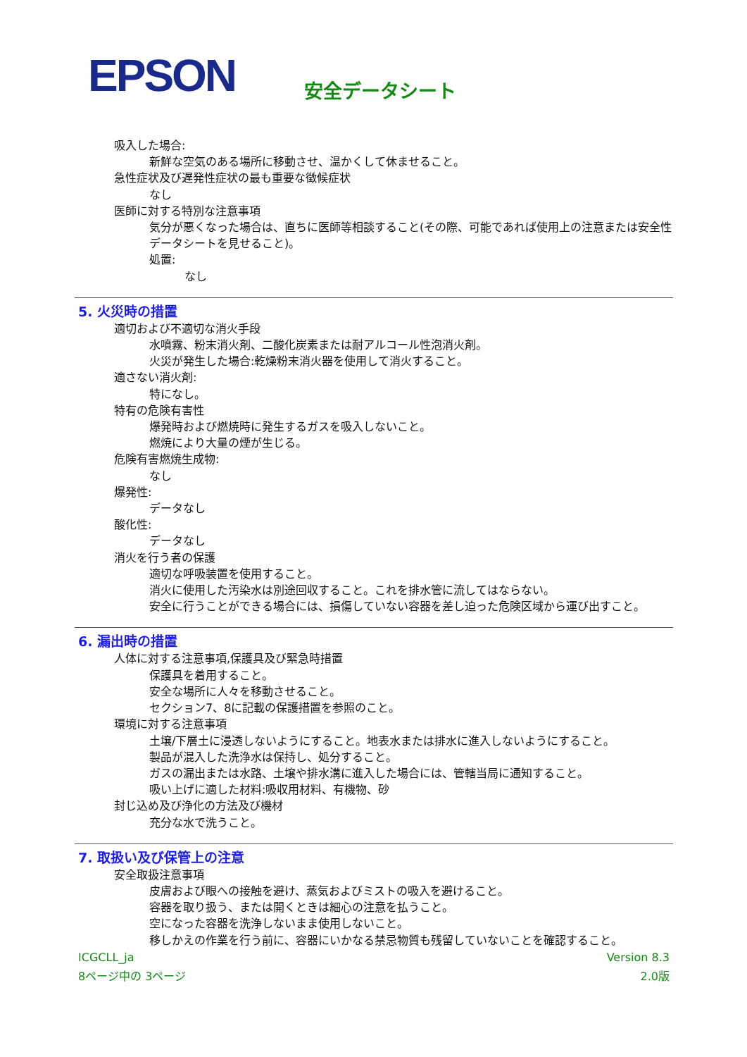EPSON 安全データシート
吸入した場合:
新鮮な空気のある場所に移動させ、温かくして休ませること。
急性症状及び遅発性症状の最も重要な徴候症状
なし
医師に対する特別な注意事項
気分が悪くなった場合は、直ちに医師等相談すること(その際、可能であれば使用上の注意または安全性データシートを見せること)。
処置:
なし
5. 火災時の措置
適切および不適切な消火手段
水噴霧、粉末消火剤、二酸化炭素または耐アルコール性泡消火剤。
火災が発生した場合:乾燥粉末消火器を使用して消火すること。
適さない消火剤:
特になし。
特有の危険有害性
爆発時および燃焼時に発生するガスを吸入しないこと。
燃焼により大量の煙が生じる。
危険有害燃焼生成物:
なし
爆発性:
データなし
酸化性:
データなし
消火を行う者の保護
適切な呼吸装置を使用すること。
消火に使用した汚染水は別途回収すること。これを排水管に流してはならない。
安全に行うことができる場合には、損傷していない容器を差し迫った危険区域から運び出すこと。
6. 漏出時の措置
人体に対する注意事項,保護具及び緊急時措置
保護具を着用すること。
安全な場所に人々を移動させること。
セクション7、8に記載の保護措置を参照のこと。
環境に対する注意事項
土壌/下層土に浸透しないようにすること。地表水または排水に進入しないようにすること。
製品が混入した洗浄水は保持し、処分すること。
ガスの漏出または水路、土壌や排水溝に進入した場合には、管轄当局に通知すること。
吸い上げに適した材料:吸収用材料、有機物、砂
封じ込め及び浄化の方法及び機材
充分な水で洗うこと。
7. 取扱い及び保管上の注意
安全取扱注意事項
皮膚および眼への接触を避け、蒸気およびミストの吸入を避けること。
容器を取り扱う、または開くときは細心の注意を払うこと。
空になった容器を洗浄しないまま使用しないこと。
移しかえの作業を行う前に、容器にいかなる禁忌物質も残留していないことを確認すること。
ICGCLL_ja Version 8.3
8ページ中の 3ページ 2.0版